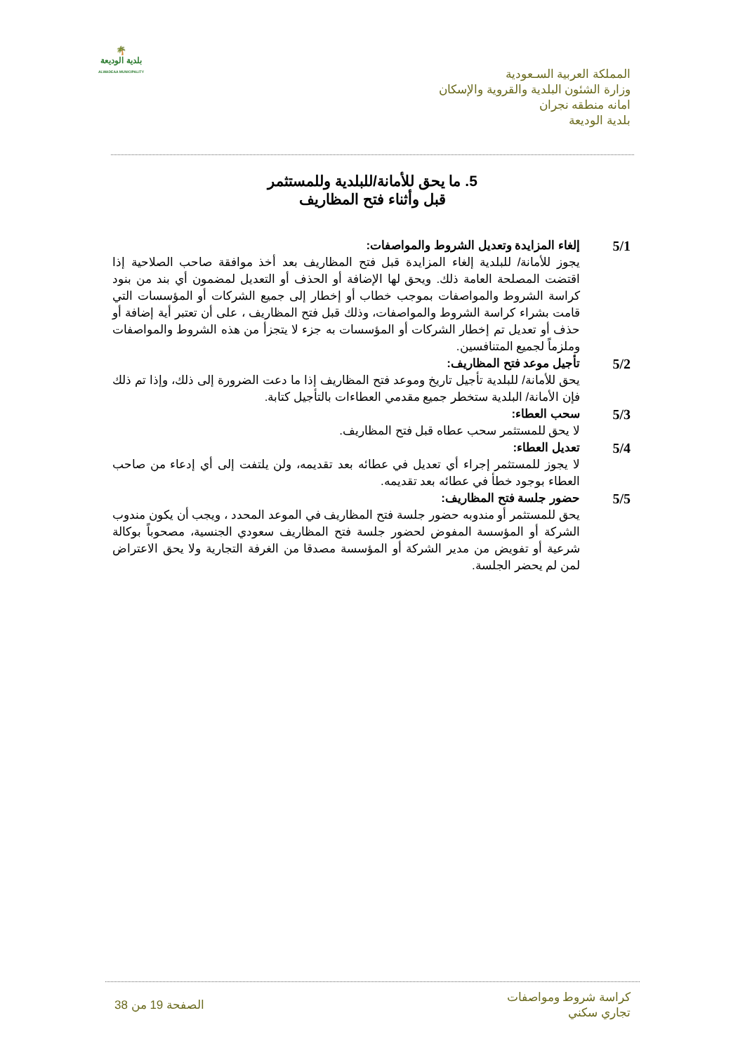🌴
بلدية الوديعة
ALWADEAA MUNICIPALITY
المملكة العربية السـعودية
وزارة الشئون البلدية والقروية والإسكان
امانه منطقه نجران
بلدية الوديعة
5. ما يحق للأمانة/للبلدية وللمستثمر
قبل وأثناء فتح المظاريف
5/1
إلغاء المزايدة وتعديل الشروط والمواصفات:
يجوز للأمانة/ للبلدية إلغاء المزايدة قبل فتح المظاريف بعد أخذ موافقة صاحب الصلاحية إذا اقتضت المصلحة العامة ذلك. ويحق لها الإضافة أو الحذف أو التعديل لمضمون أي بند من بنود كراسة الشروط والمواصفات بموجب خطاب أو إخطار إلى جميع الشركات أو المؤسسات التي قامت بشراء كراسة الشروط والمواصفات، وذلك قبل فتح المظاريف ، على أن تعتبر أية إضافة أو حذف أو تعديل تم إخطار الشركات أو المؤسسات به جزء لا يتجزأ من هذه الشروط والمواصفات وملزماً لجميع المتنافسين.
5/2
تأجيل موعد فتح المظاريف:
يحق للأمانة/ للبلدية تأجيل تاريخ وموعد فتح المظاريف إذا ما دعت الضرورة إلى ذلك، وإذا تم ذلك فإن الأمانة/ البلدية ستخطر جميع مقدمي العطاءات بالتأجيل كتابة.
5/3
سحب العطاء:
لا يحق للمستثمر سحب عطاه قبل فتح المظاريف.
5/4
تعديل العطاء:
لا يجوز للمستثمر إجراء أي تعديل في عطائه بعد تقديمه، ولن يلتفت إلى أي إدعاء من صاحب العطاء بوجود خطأ في عطائه بعد تقديمه.
5/5
حضور جلسة فتح المظاريف:
يحق للمستثمر أو مندوبه حضور جلسة فتح المظاريف في الموعد المحدد ، ويجب أن يكون مندوب الشركة أو المؤسسة المفوض لحضور جلسة فتح المظاريف سعودي الجنسية، مصحوباً بوكالة شرعية أو تفويض من مدير الشركة أو المؤسسة مصدقا من الغرفة التجارية ولا يحق الاعتراض لمن لم يحضر الجلسة.
كراسة شروط ومواصفات
تجاري سكني
الصفحة 19 من 38